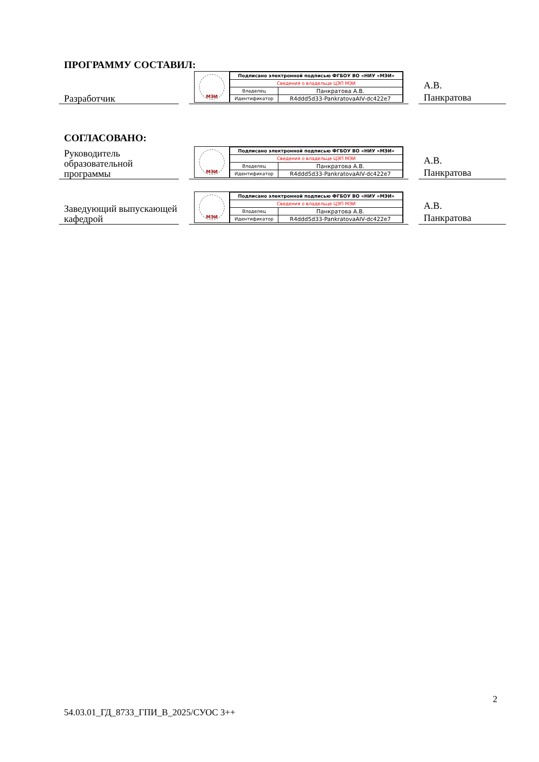ПРОГРАММУ СОСТАВИЛ:
Разработчик
МЭИ
| Подписано электронной подписью ФГБОУ ВО «НИУ «МЭИ» | |
| Сведения о владельце ЦЭП МЭИ | |
| Владелец | Панкратова А.В. |
| Идентификатор | R4ddd5d33-PankratovaAIV-dc422e7 |
А.В.
Панкратова
СОГЛАСОВАНО:
Руководитель образовательной программы
МЭИ
| Подписано электронной подписью ФГБОУ ВО «НИУ «МЭИ» | |
| Сведения о владельце ЦЭП МЭИ | |
| Владелец | Панкратова А.В. |
| Идентификатор | R4ddd5d33-PankratovaAIV-dc422e7 |
А.В.
Панкратова
Заведующий выпускающей кафедрой
МЭИ
| Подписано электронной подписью ФГБОУ ВО «НИУ «МЭИ» | |
| Сведения о владельце ЦЭП МЭИ | |
| Владелец | Панкратова А.В. |
| Идентификатор | R4ddd5d33-PankratovaAIV-dc422e7 |
А.В.
Панкратова
2
54.03.01_ГД_8733_ГПИ_В_2025/СУОС 3++